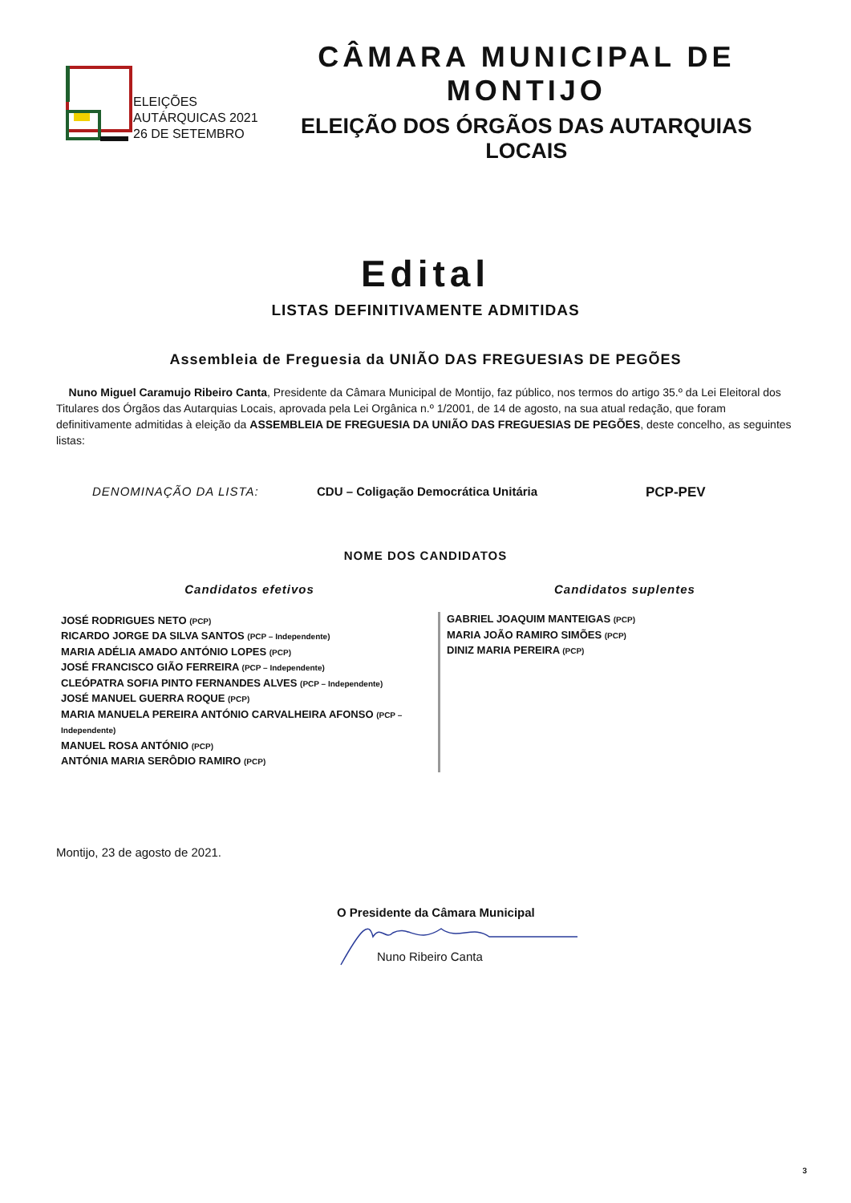ELEIÇÕES
AUTÁRQUICAS 2021
26 DE SETEMBRO
CÂMARA MUNICIPAL DE MONTIJO
ELEIÇÃO DOS ÓRGÃOS DAS AUTARQUIAS LOCAIS
Edital
LISTAS DEFINITIVAMENTE ADMITIDAS
Assembleia de Freguesia da UNIÃO DAS FREGUESIAS DE PEGÕES
Nuno Miguel Caramujo Ribeiro Canta, Presidente da Câmara Municipal de Montijo, faz público, nos termos do artigo 35.º da Lei Eleitoral dos Titulares dos Órgãos das Autarquias Locais, aprovada pela Lei Orgânica n.º 1/2001, de 14 de agosto, na sua atual redação, que foram definitivamente admitidas à eleição da ASSEMBLEIA DE FREGUESIA DA UNIÃO DAS FREGUESIAS DE PEGÕES, deste concelho, as seguintes listas:
DENOMINAÇÃO DA LISTA: CDU – Coligação Democrática Unitária PCP-PEV
NOME DOS CANDIDATOS
Candidatos efetivos
JOSÉ RODRIGUES NETO (PCP)
RICARDO JORGE DA SILVA SANTOS (PCP – Independente)
MARIA ADÉLIA AMADO ANTÓNIO LOPES (PCP)
JOSÉ FRANCISCO GIÃO FERREIRA (PCP – Independente)
CLEÓPATRA SOFIA PINTO FERNANDES ALVES (PCP – Independente)
JOSÉ MANUEL GUERRA ROQUE (PCP)
MARIA MANUELA PEREIRA ANTÓNIO CARVALHEIRA AFONSO (PCP – Independente)
MANUEL ROSA ANTÓNIO (PCP)
ANTÓNIA MARIA SERÔDIO RAMIRO (PCP)
Candidatos suplentes
GABRIEL JOAQUIM MANTEIGAS (PCP)
MARIA JOÃO RAMIRO SIMÕES (PCP)
DINIZ MARIA PEREIRA (PCP)
Montijo, 23 de agosto de 2021.
O Presidente da Câmara Municipal
Nuno Ribeiro Canta
3